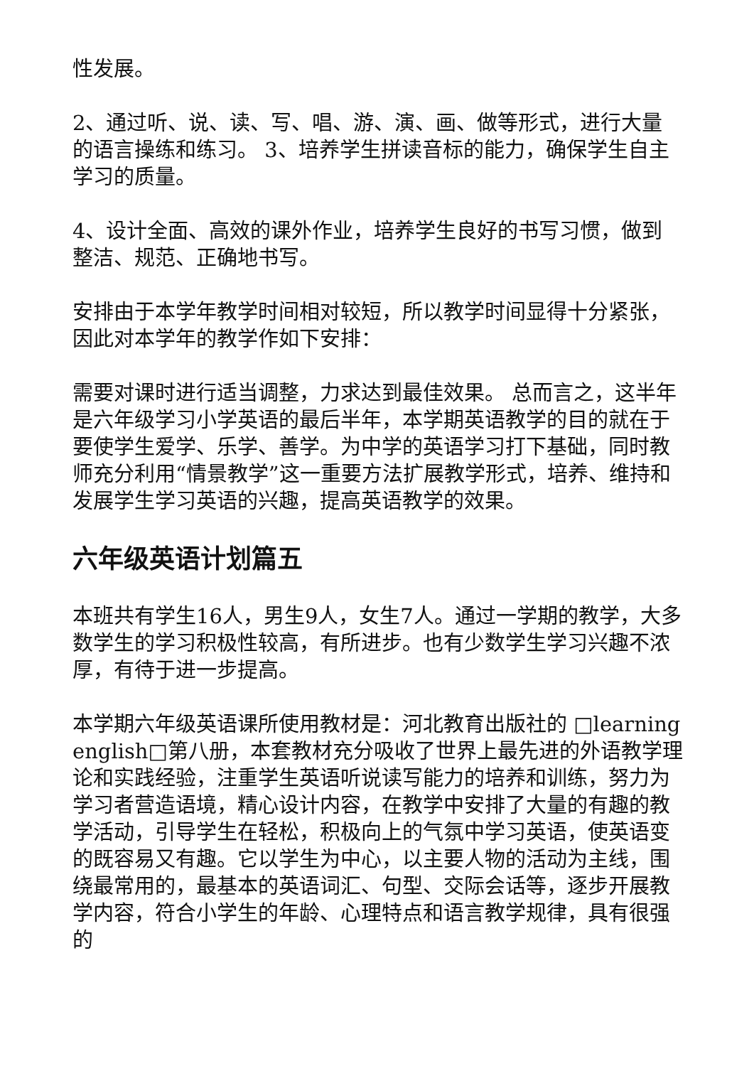性发展。
2、通过听、说、读、写、唱、游、演、画、做等形式，进行大量的语言操练和练习。 3、培养学生拼读音标的能力，确保学生自主学习的质量。
4、设计全面、高效的课外作业，培养学生良好的书写习惯，做到整洁、规范、正确地书写。
安排由于本学年教学时间相对较短，所以教学时间显得十分紧张，因此对本学年的教学作如下安排：
需要对课时进行适当调整，力求达到最佳效果。 总而言之，这半年是六年级学习小学英语的最后半年，本学期英语教学的目的就在于要使学生爱学、乐学、善学。为中学的英语学习打下基础，同时教师充分利用“情景教学”这一重要方法扩展教学形式，培养、维持和发展学生学习英语的兴趣，提高英语教学的效果。
六年级英语计划篇五
本班共有学生16人，男生9人，女生7人。通过一学期的教学，大多数学生的学习积极性较高，有所进步。也有少数学生学习兴趣不浓厚，有待于进一步提高。
本学期六年级英语课所使用教材是：河北教育出版社的 □learning english□第八册，本套教材充分吸收了世界上最先进的外语教学理论和实践经验，注重学生英语听说读写能力的培养和训练，努力为学习者营造语境，精心设计内容，在教学中安排了大量的有趣的教学活动，引导学生在轻松，积极向上的气氛中学习英语，使英语变的既容易又有趣。它以学生为中心，以主要人物的活动为主线，围绕最常用的，最基本的英语词汇、句型、交际会话等，逐步开展教学内容，符合小学生的年龄、心理特点和语言教学规律，具有很强的